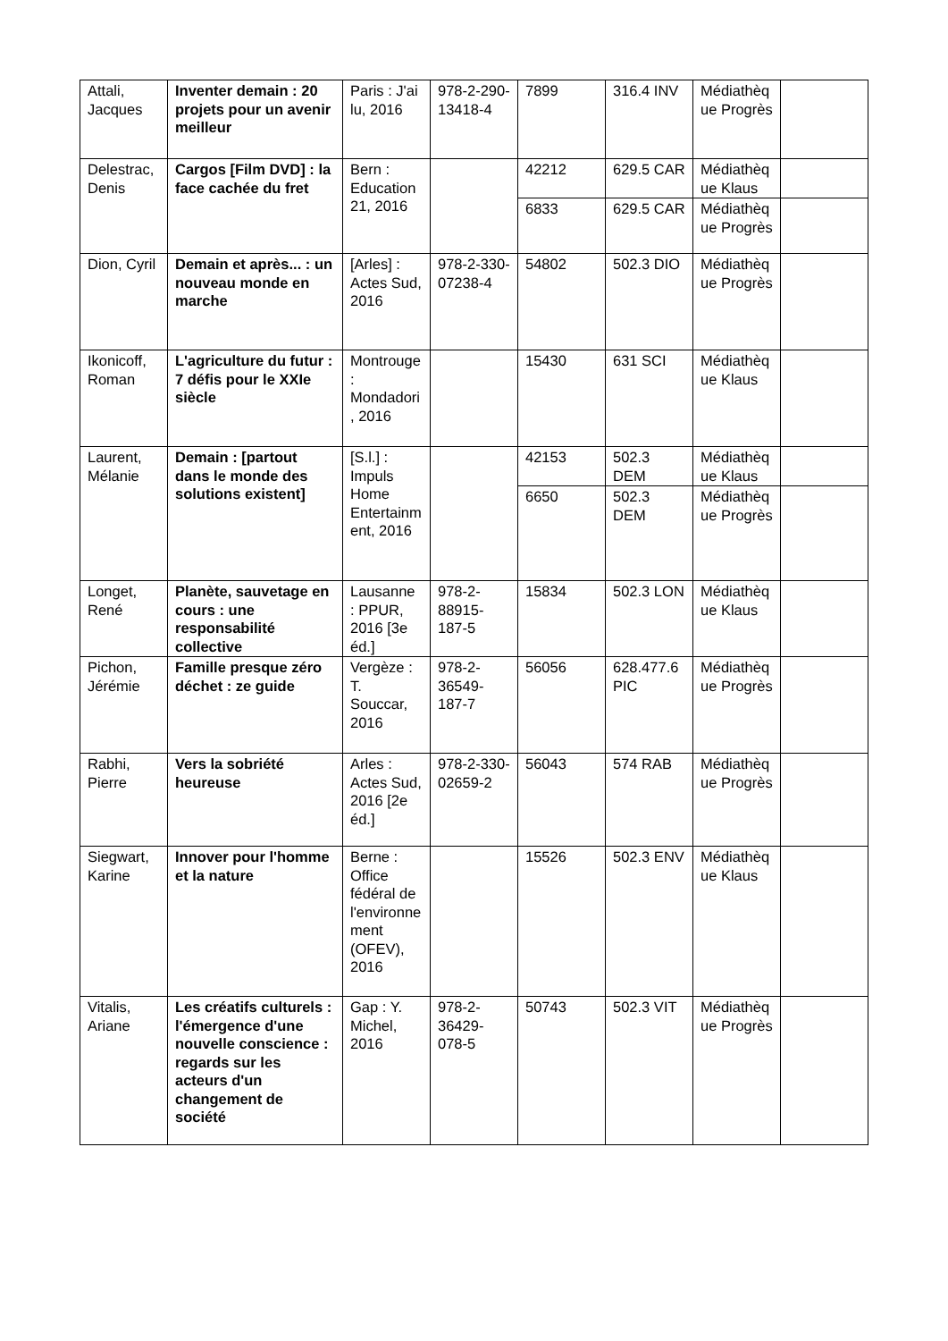| Attali, Jacques | Inventer demain : 20 projets pour un avenir meilleur | Paris : J'ai lu, 2016 | 978-2-290-13418-4 | 7899 | 316.4 INV | Médiathèque Progrès | |
| Delestrac, Denis | Cargos [Film DVD] : la face cachée du fret | Bern : Education 21, 2016 | | 42212 | 629.5 CAR | Médiathèque Klaus | |
| | | | | 6833 | 629.5 CAR | Médiathèque Progrès | |
| Dion, Cyril | Demain et après... : un nouveau monde en marche | [Arles] : Actes Sud, 2016 | 978-2-330-07238-4 | 54802 | 502.3 DIO | Médiathèque Progrès | |
| Ikonicoff, Roman | L'agriculture du futur : 7 défis pour le XXIe siècle | Montrouge : Mondadori, 2016 | | 15430 | 631 SCI | Médiathèque Klaus | |
| Laurent, Mélanie | Demain : [partout dans le monde des solutions existent] | [S.l.] : Impuls Home Entertainment, 2016 | | 42153 | 502.3 DEM | Médiathèque Klaus | |
| | | | | 6650 | 502.3 DEM | Médiathèque Progrès | |
| Longet, René | Planète, sauvetage en cours : une responsabilité collective | Lausanne : PPUR, 2016 [3e éd.] | 978-2-88915-187-5 | 15834 | 502.3 LON | Médiathèque Klaus | |
| Pichon, Jérémie | Famille presque zéro déchet : ze guide | Vergèze : T. Souccar, 2016 | 978-2-36549-187-7 | 56056 | 628.477.6 PIC | Médiathèque Progrès | |
| Rabhi, Pierre | Vers la sobriété heureuse | Arles : Actes Sud, 2016 [2e éd.] | 978-2-330-02659-2 | 56043 | 574 RAB | Médiathèque Progrès | |
| Siegwart, Karine | Innover pour l'homme et la nature | Berne : Office fédéral de l'environnement (OFEV), 2016 | | 15526 | 502.3 ENV | Médiathèque Klaus | |
| Vitalis, Ariane | Les créatifs culturels : l'émergence d'une nouvelle conscience : regards sur les acteurs d'un changement de société | Gap : Y. Michel, 2016 | 978-2-36429-078-5 | 50743 | 502.3 VIT | Médiathèque Progrès | |